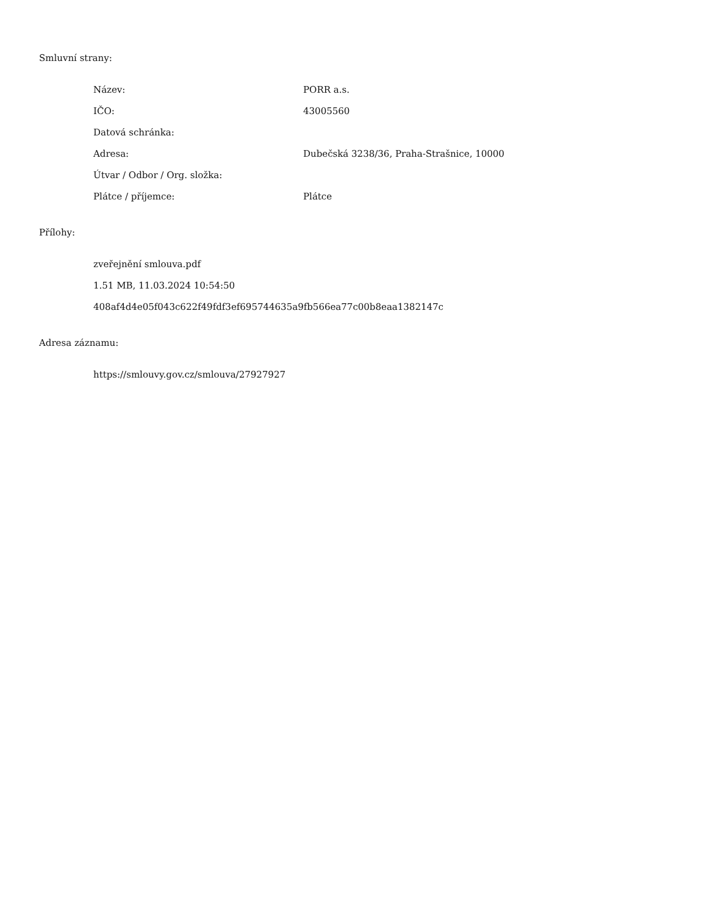Smluvní strany:
| Název: | PORR a.s. |
| IČO: | 43005560 |
| Datová schránka: | |
| Adresa: | Dubečská 3238/36, Praha-Strašnice, 10000 |
| Útvar / Odbor / Org. složka: | |
| Plátce / příjemce: | Plátce |
Přílohy:
zveřejnění smlouva.pdf
1.51 MB, 11.03.2024 10:54:50
408af4d4e05f043c622f49fdf3ef695744635a9fb566ea77c00b8eaa1382147c
Adresa záznamu:
https://smlouvy.gov.cz/smlouva/27927927